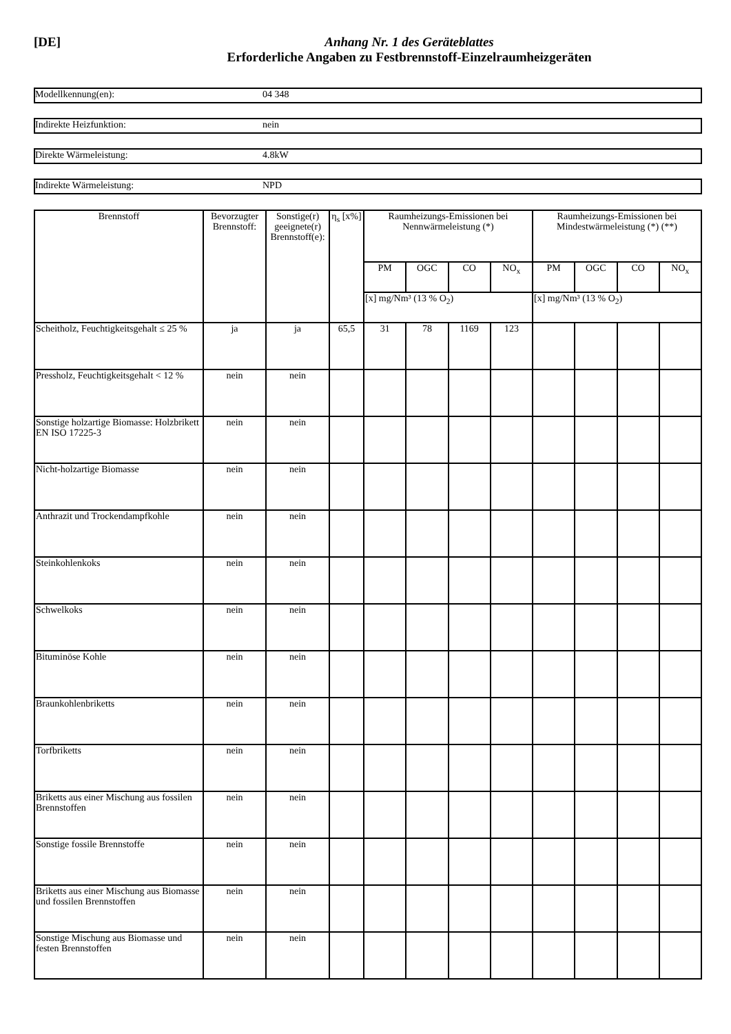[DE] Anhang Nr. 1 des Geräteblattes
Erforderliche Angaben zu Festbrennstoff-Einzelraumheizgeräten
Modellkennung(en): 04 348
Indirekte Heizfunktion: nein
Direkte Wärmeleistung: 4.8kW
Indirekte Wärmeleistung: NPD
| Brennstoff | Bevorzugter Brennstoff: | Sonstige(r) geeignete(r) Brennstoff(e): | η<sub>s</sub> [x%] | Raumheizungs-Emissionen bei Nennwärmeleistung (*) | | | | Raumheizungs-Emissionen bei Mindestwärmeleistung (*) (**) | | | |
| --- | --- | --- | --- | --- | --- | --- | --- | --- | --- | --- | --- |
| | | | | PM | OGC | CO | NO<sub>x</sub> | PM | OGC | CO | NO<sub>x</sub> |
| | | | | [x] mg/Nm³ (13 % O<sub>2</sub>) | | | | [x] mg/Nm³ (13 % O<sub>2</sub>) | | | |
| Scheitholz, Feuchtigkeitsgehalt ≤ 25 % | ja | ja | 65,5 | 31 | 78 | 1169 | 123 | | | | |
| Pressholz, Feuchtigkeitsgehalt < 12 % | nein | nein | | | | | | | | | |
| Sonstige holzartige Biomasse: Holzbrikett EN ISO 17225-3 | nein | nein | | | | | | | | | |
| Nicht-holzartige Biomasse | nein | nein | | | | | | | | | |
| Anthrazit und Trockendampfkohle | nein | nein | | | | | | | | | |
| Steinkohlenkoks | nein | nein | | | | | | | | | |
| Schwelkoks | nein | nein | | | | | | | | | |
| Bituminöse Kohle | nein | nein | | | | | | | | | |
| Braunkohlenbriketts | nein | nein | | | | | | | | | |
| Torfbriketts | nein | nein | | | | | | | | | |
| Briketts aus einer Mischung aus fossilen Brennstoffen | nein | nein | | | | | | | | | |
| Sonstige fossile Brennstoffe | nein | nein | | | | | | | | | |
| Briketts aus einer Mischung aus Biomasse und fossilen Brennstoffen | nein | nein | | | | | | | | | |
| Sonstige Mischung aus Biomasse und festen Brennstoffen | nein | nein | | | | | | | | | |